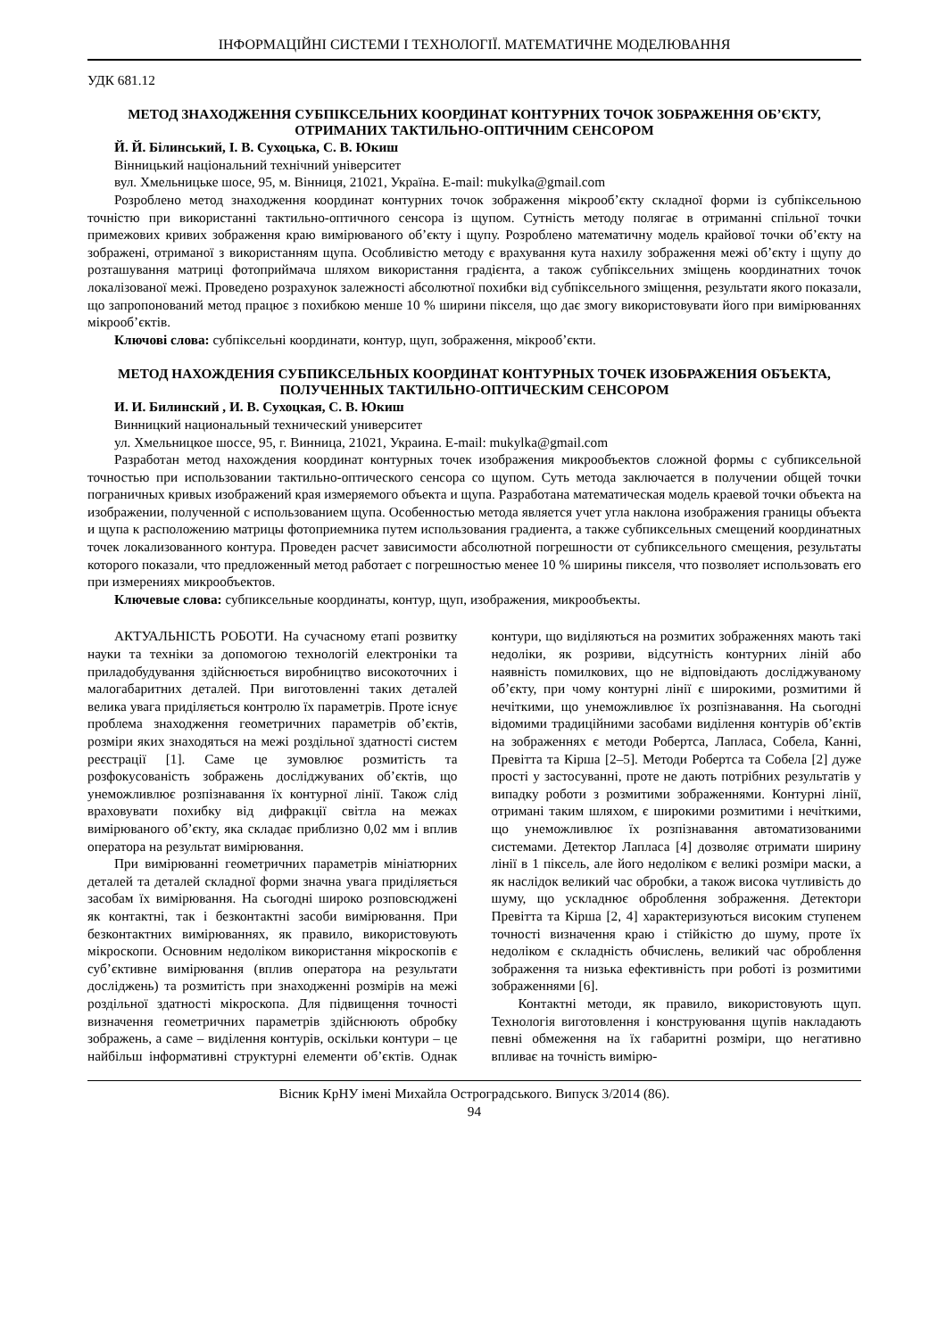ІНФОРМАЦІЙНІ СИСТЕМИ І ТЕХНОЛОГІЇ. МАТЕМАТИЧНЕ МОДЕЛЮВАННЯ
УДК 681.12
МЕТОД ЗНАХОДЖЕННЯ СУБПІКСЕЛЬНИХ КООРДИНАТ КОНТУРНИХ ТОЧОК ЗОБРАЖЕННЯ ОБ’ЄКТУ, ОТРИМАНИХ ТАКТИЛЬНО-ОПТИЧНИМ СЕНСОРОМ
Й. Й. Білинський, І. В. Сухоцька, С. В. Юкиш
Вінницький національний технічний університет
вул. Хмельницьке шосе, 95, м. Вінниця, 21021, Україна. E-mail: mukylka@gmail.com
Розроблено метод знаходження координат контурних точок зображення мікрооб’єкту складної форми із субпіксельною точністю при використанні тактильно-оптичного сенсора із щупом. Сутність методу полягає в отриманні спільної точки примежових кривих зображення краю вимірюваного об’єкту і щупу. Розроблено математичну модель крайової точки об’єкту на зображені, отриманої з використанням щупа. Особливістю методу є врахування кута нахилу зображення межі об’єкту і щупу до розташування матриці фотоприймача шляхом використання градієнта, а також субпіксельних зміщень координатних точок локалізованої межі. Проведено розрахунок залежності абсолютної похибки від субпіксельного зміщення, результати якого показали, що запропонований метод працює з похибкою менше 10 % ширини пікселя, що дає змогу використовувати його при вимірюваннях мікрооб’єктів.
Ключові слова: субпіксельні координати, контур, щуп, зображення, мікрооб’єкти.
МЕТОД НАХОЖДЕНИЯ СУБПИКСЕЛЬНЫХ КООРДИНАТ КОНТУРНЫХ ТОЧЕК ИЗОБРАЖЕНИЯ ОБЪЕКТА, ПОЛУЧЕННЫХ ТАКТИЛЬНО-ОПТИЧЕСКИМ СЕНСОРОМ
И. И. Билинский , И. В. Сухоцкая, С. В. Юкиш
Винницкий национальный технический университет
ул. Хмельницкое шоссе, 95, г. Винница, 21021, Украина. E-mail: mukylka@gmail.com
Разработан метод нахождения координат контурных точек изображения микрообъектов сложной формы с субпиксельной точностью при использовании тактильно-оптического сенсора со щупом. Суть метода заключается в получении общей точки пограничных кривых изображений края измеряемого объекта и щупа. Разработана математическая модель краевой точки объекта на изображении, полученной с использованием щупа. Особенностью метода является учет угла наклона изображения границы объекта и щупа к расположению матрицы фотоприемника путем использования градиента, а также субпиксельных смещений координатных точек локализованного контура. Проведен расчет зависимости абсолютной погрешности от субпиксельного смещения, результаты которого показали, что предложенный метод работает с погрешностью менее 10 % ширины пикселя, что позволяет использовать его при измерениях микрообъектов.
Ключевые слова: субпиксельные координаты, контур, щуп, изображения, микрообъекты.
АКТУАЛЬНІСТЬ РОБОТИ. На сучасному етапі розвитку науки та техніки за допомогою технологій електроніки та приладобудування здійснюється виробництво високоточних і малогабаритних деталей. При виготовленні таких деталей велика увага приділяється контролю їх параметрів. Проте існує проблема знаходження геометричних параметрів об’єктів, розміри яких знаходяться на межі роздільної здатності систем реєстрації [1]. Саме це зумовлює розмитість та розфокусованість зображень досліджуваних об’єктів, що унеможливлює розпізнавання їх контурної лінії. Також слід враховувати похибку від дифракції світла на межах вимірюваного об’єкту, яка складає приблизно 0,02 мм і вплив оператора на результат вимірювання.
При вимірюванні геометричних параметрів мініатюрних деталей та деталей складної форми значна увага приділяється засобам їх вимірювання. На сьогодні широко розповсюджені як контактні, так і безконтактні засоби вимірювання. При безконтактних вимірюваннях, як правило, використовують мікроскопи. Основним недоліком використання мікроскопів є суб’єктивне вимірювання (вплив оператора на результати досліджень) та розмитість при знаходженні розмірів на межі роздільної здатності мікроскопа. Для підвищення точності визначення геометричних параметрів здійснюють обробку зображень, а саме – виділення контурів, оскільки контури – це найбільш інформативні структурні елементи об’єктів. Однак контури, що виділяються на розмитих зображеннях мають такі недоліки, як розриви, відсутність контурних ліній або наявність помилкових, що не відповідають досліджуваному об’єкту, при чому контурні лінії є широкими, розмитими й нечіткими, що унеможливлює їх розпізнавання. На сьогодні відомими традиційними засобами виділення контурів об’єктів на зображеннях є методи Робертса, Лапласа, Собела, Канні, Превітта та Кірша [2–5]. Методи Робертса та Собела [2] дуже прості у застосуванні, проте не дають потрібних результатів у випадку роботи з розмитими зображеннями. Контурні лінії, отримані таким шляхом, є широкими розмитими і нечіткими, що унеможливлює їх розпізнавання автоматизованими системами. Детектор Лапласа [4] дозволяє отримати ширину лінії в 1 піксель, але його недоліком є великі розміри маски, а як наслідок великий час обробки, а також висока чутливість до шуму, що ускладнює оброблення зображення. Детектори Превітта та Кірша [2, 4] характеризуються високим ступенем точності визначення краю і стійкістю до шуму, проте їх недоліком є складність обчислень, великий час оброблення зображення та низька ефективність при роботі із розмитими зображеннями [6].
Контактні методи, як правило, використовують щуп. Технологія виготовлення і конструювання щупів накладають певні обмеження на їх габаритні розміри, що негативно впливає на точність вимірю-
Вісник КрНУ імені Михайла Остроградського. Випуск 3/2014 (86).
94